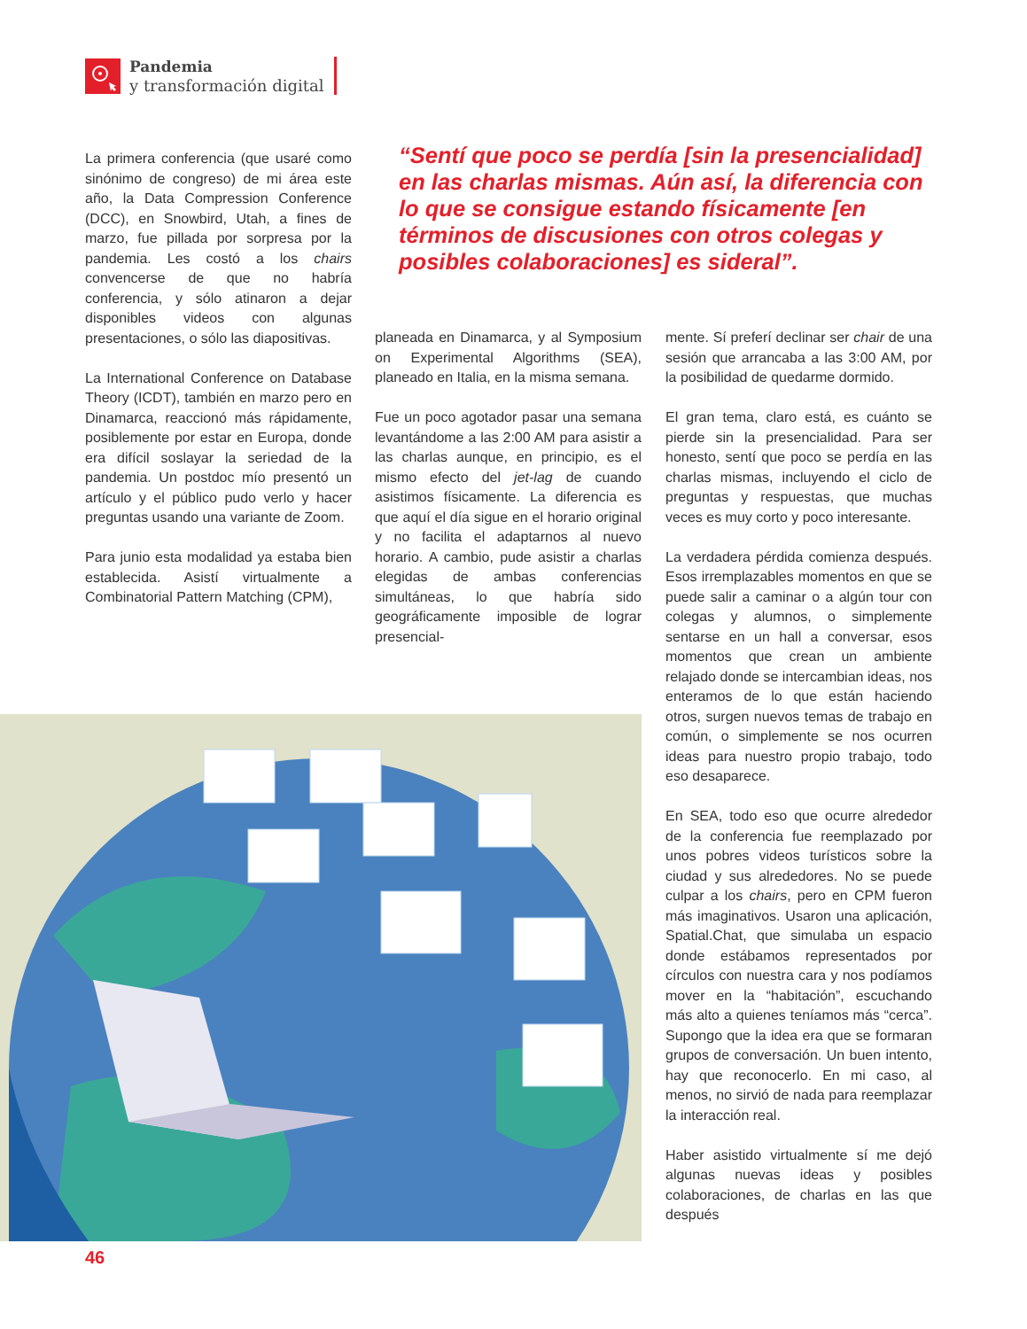Pandemia
y transformación digital
La primera conferencia (que usaré como sinónimo de congreso) de mi área este año, la Data Compression Conference (DCC), en Snowbird, Utah, a fines de marzo, fue pillada por sorpresa por la pandemia. Les costó a los chairs convencerse de que no habría conferencia, y sólo atinaron a dejar disponibles videos con algunas presentaciones, o sólo las diapositivas.
La International Conference on Database Theory (ICDT), también en marzo pero en Dinamarca, reaccionó más rápidamente, posiblemente por estar en Europa, donde era difícil soslayar la seriedad de la pandemia. Un postdoc mío presentó un artículo y el público pudo verlo y hacer preguntas usando una variante de Zoom.
Para junio esta modalidad ya estaba bien establecida. Asistí virtualmente a Combinatorial Pattern Matching (CPM),
“Sentí que poco se perdía [sin la presencialidad] en las charlas mismas. Aún así, la diferencia con lo que se consigue estando físicamente [en términos de discusiones con otros colegas y posibles colaboraciones] es sideral”.
planeada en Dinamarca, y al Symposium on Experimental Algorithms (SEA), planeado en Italia, en la misma semana.
Fue un poco agotador pasar una semana levantándome a las 2:00 AM para asistir a las charlas aunque, en principio, es el mismo efecto del jet-lag de cuando asistimos físicamente. La diferencia es que aquí el día sigue en el horario original y no facilita el adaptarnos al nuevo horario. A cambio, pude asistir a charlas elegidas de ambas conferencias simultáneas, lo que habría sido geográficamente imposible de lograr presencial-
mente. Sí preferí declinar ser chair de una sesión que arrancaba a las 3:00 AM, por la posibilidad de quedarme dormido.
El gran tema, claro está, es cuánto se pierde sin la presencialidad. Para ser honesto, sentí que poco se perdía en las charlas mismas, incluyendo el ciclo de preguntas y respuestas, que muchas veces es muy corto y poco interesante.
La verdadera pérdida comienza después. Esos irremplazables momentos en que se puede salir a caminar o a algún tour con colegas y alumnos, o simplemente sentarse en un hall a conversar, esos momentos que crean un ambiente relajado donde se intercambian ideas, nos enteramos de lo que están haciendo otros, surgen nuevos temas de trabajo en común, o simplemente se nos ocurren ideas para nuestro propio trabajo, todo eso desaparece.
En SEA, todo eso que ocurre alrededor de la conferencia fue reemplazado por unos pobres videos turísticos sobre la ciudad y sus alrededores. No se puede culpar a los chairs, pero en CPM fueron más imaginativos. Usaron una aplicación, Spatial.Chat, que simulaba un espacio donde estábamos representados por círculos con nuestra cara y nos podíamos mover en la “habitación”, escuchando más alto a quienes teníamos más “cerca”. Supongo que la idea era que se formaran grupos de conversación. Un buen intento, hay que reconocerlo. En mi caso, al menos, no sirvió de nada para reemplazar la interacción real.
Haber asistido virtualmente sí me dejó algunas nuevas ideas y posibles colaboraciones, de charlas en las que después
46